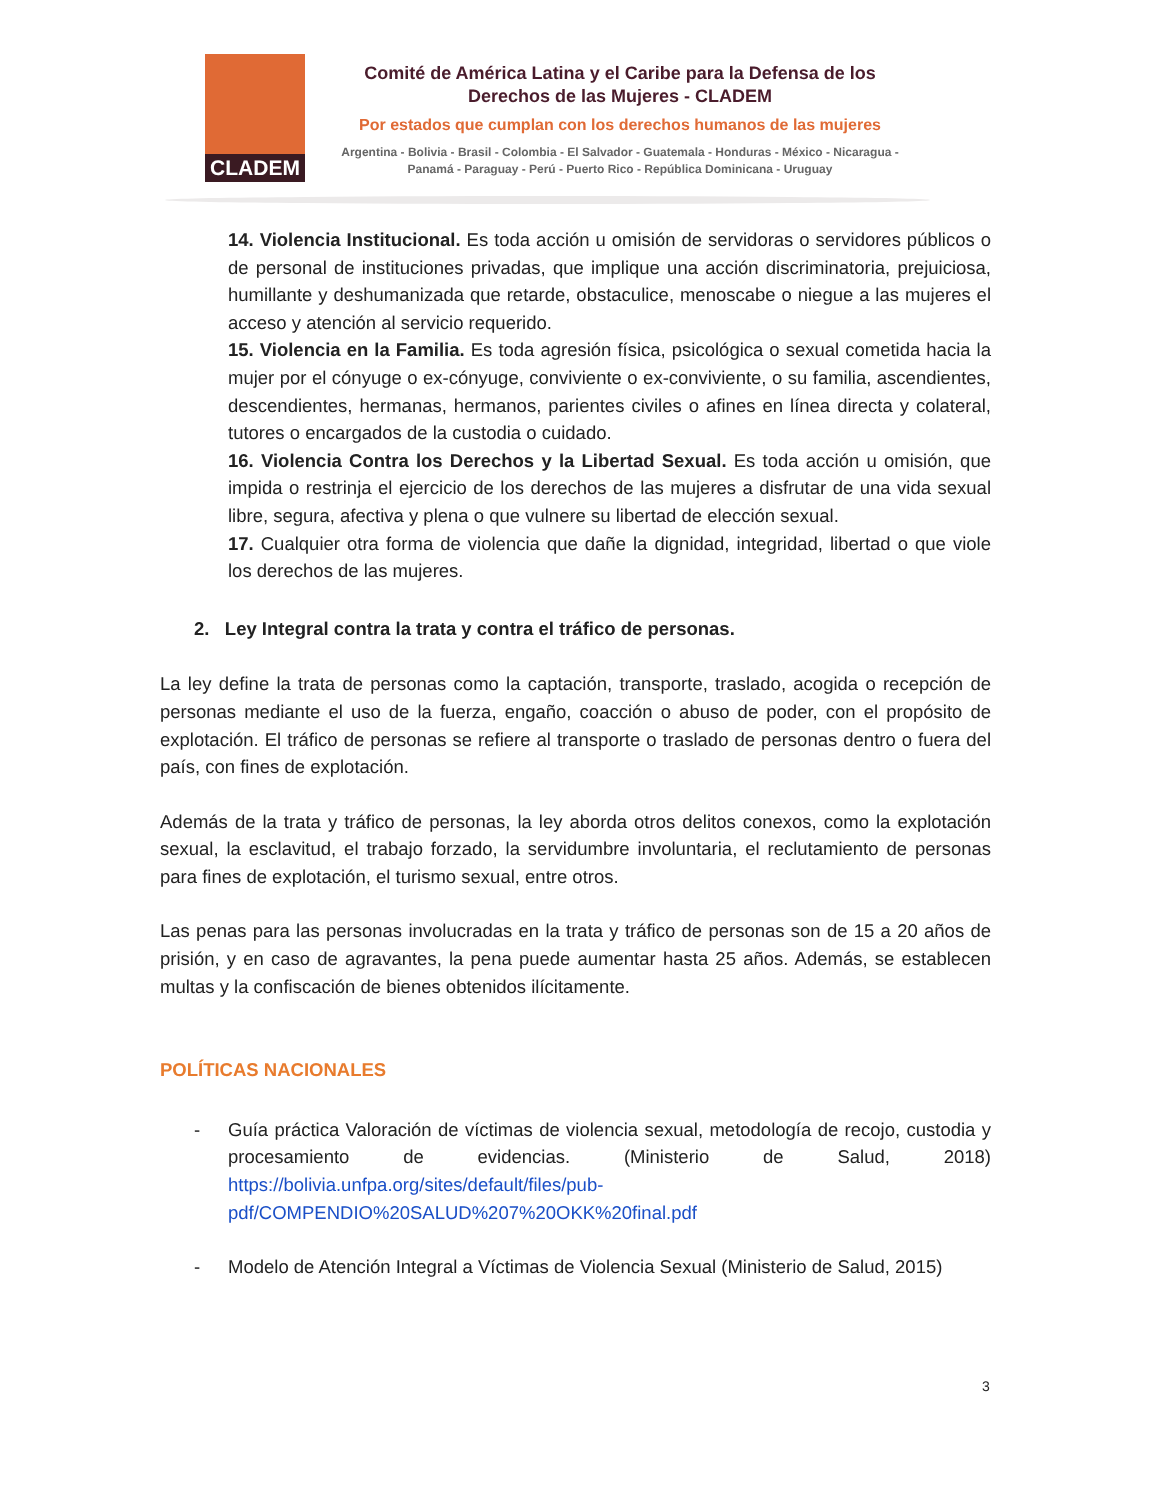CLADEM
Comité de América Latina y el Caribe para la Defensa de los Derechos de las Mujeres - CLADEM
Por estados que cumplan con los derechos humanos de las mujeres
Argentina - Bolivia - Brasil - Colombia - El Salvador - Guatemala - Honduras - México - Nicaragua - Panamá - Paraguay - Perú - Puerto Rico - República Dominicana - Uruguay
14. Violencia Institucional. Es toda acción u omisión de servidoras o servidores públicos o de personal de instituciones privadas, que implique una acción discriminatoria, prejuiciosa, humillante y deshumanizada que retarde, obstaculice, menoscabe o niegue a las mujeres el acceso y atención al servicio requerido.
15. Violencia en la Familia. Es toda agresión física, psicológica o sexual cometida hacia la mujer por el cónyuge o ex-cónyuge, conviviente o ex-conviviente, o su familia, ascendientes, descendientes, hermanas, hermanos, parientes civiles o afines en línea directa y colateral, tutores o encargados de la custodia o cuidado.
16. Violencia Contra los Derechos y la Libertad Sexual. Es toda acción u omisión, que impida o restrinja el ejercicio de los derechos de las mujeres a disfrutar de una vida sexual libre, segura, afectiva y plena o que vulnere su libertad de elección sexual.
17. Cualquier otra forma de violencia que dañe la dignidad, integridad, libertad o que viole los derechos de las mujeres.
2. Ley Integral contra la trata y contra el tráfico de personas.
La ley define la trata de personas como la captación, transporte, traslado, acogida o recepción de personas mediante el uso de la fuerza, engaño, coacción o abuso de poder, con el propósito de explotación. El tráfico de personas se refiere al transporte o traslado de personas dentro o fuera del país, con fines de explotación.
Además de la trata y tráfico de personas, la ley aborda otros delitos conexos, como la explotación sexual, la esclavitud, el trabajo forzado, la servidumbre involuntaria, el reclutamiento de personas para fines de explotación, el turismo sexual, entre otros.
Las penas para las personas involucradas en la trata y tráfico de personas son de 15 a 20 años de prisión, y en caso de agravantes, la pena puede aumentar hasta 25 años. Además, se establecen multas y la confiscación de bienes obtenidos ilícitamente.
POLÍTICAS NACIONALES
- Guía práctica Valoración de víctimas de violencia sexual, metodología de recojo, custodia y procesamiento de evidencias. (Ministerio de Salud, 2018) https://bolivia.unfpa.org/sites/default/files/pub-pdf/COMPENDIO%20SALUD%207%20OKK%20final.pdf
- Modelo de Atención Integral a Víctimas de Violencia Sexual (Ministerio de Salud, 2015)
3